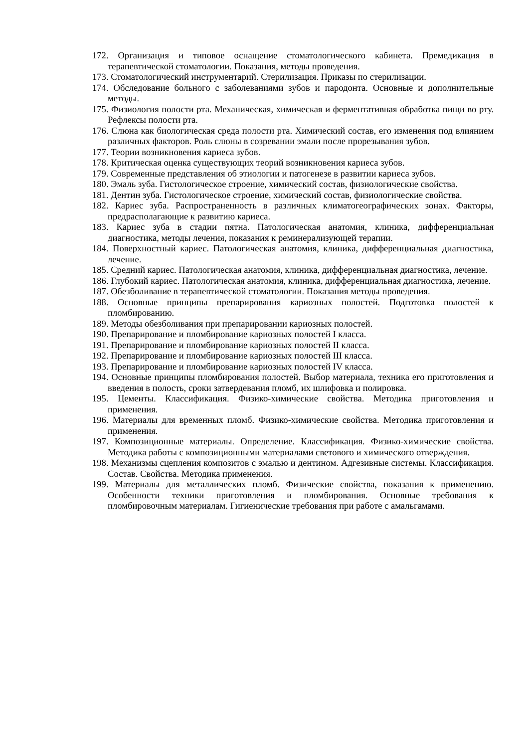172. Организация и типовое оснащение стоматологического кабинета. Премедикация в терапевтической стоматологии. Показания, методы проведения.
173. Стоматологический инструментарий. Стерилизация. Приказы по стерилизации.
174. Обследование больного с заболеваниями зубов и пародонта. Основные и дополнительные методы.
175. Физиология полости рта. Механическая, химическая и ферментативная обработка пищи во рту. Рефлексы полости рта.
176. Слюна как биологическая среда полости рта. Химический состав, его изменения под влиянием различных факторов. Роль слюны в созревании эмали после прорезывания зубов.
177. Теории возникновения кариеса зубов.
178. Критическая оценка существующих теорий возникновения кариеса зубов.
179. Современные представления об этиологии и патогенезе в развитии кариеса зубов.
180. Эмаль зуба. Гистологическое строение, химический состав, физиологические свойства.
181. Дентин зуба. Гистологическое строение, химический состав, физиологические свойства.
182. Кариес зуба. Распространенность в различных климатогеографических зонах. Факторы, предрасполагающие к развитию кариеса.
183. Кариес зуба в стадии пятна. Патологическая анатомия, клиника, дифференциальная диагностика, методы лечения, показания к реминерализующей терапии.
184. Поверхностный кариес. Патологическая анатомия, клиника, дифференциальная диагностика, лечение.
185. Средний кариес. Патологическая анатомия, клиника, дифференциальная диагностика, лечение.
186. Глубокий кариес. Патологическая анатомия, клиника, дифференциальная диагностика, лечение.
187. Обезболивание в терапевтической стоматологии. Показания методы проведения.
188. Основные принципы препарирования кариозных полостей. Подготовка полостей к пломбированию.
189. Методы обезболивания при препарировании кариозных полостей.
190. Препарирование и пломбирование кариозных полостей I класса.
191. Препарирование и пломбирование кариозных полостей II класса.
192. Препарирование и пломбирование кариозных полостей III класса.
193. Препарирование и пломбирование кариозных полостей IV класса.
194. Основные принципы пломбирования полостей. Выбор материала, техника его приготовления и введения в полость, сроки затвердевания пломб, их шлифовка и полировка.
195. Цементы. Классификация. Физико-химические свойства. Методика приготовления и применения.
196. Материалы для временных пломб. Физико-химические свойства. Методика приготовления и применения.
197. Композиционные материалы. Определение. Классификация. Физико-химические свойства. Методика работы с композиционными материалами светового и химического отверждения.
198. Механизмы сцепления композитов с эмалью и дентином. Адгезивные системы. Классификация. Состав. Свойства. Методика применения.
199. Материалы для металлических пломб. Физические свойства, показания к применению. Особенности техники приготовления и пломбирования. Основные требования к пломбировочным материалам. Гигиенические требования при работе с амальгамами.